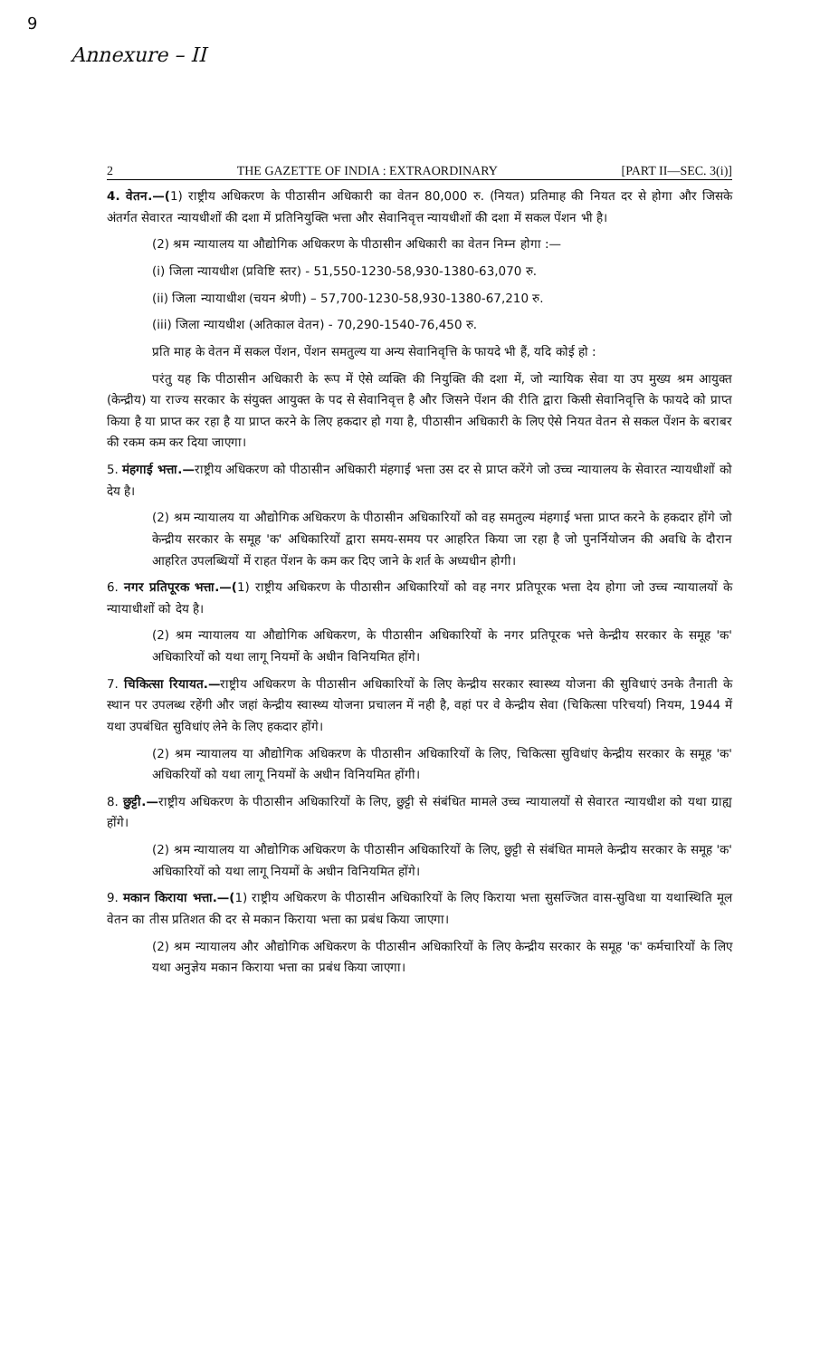9
Annexure – II
2 THE GAZETTE OF INDIA : EXTRAORDINARY [PART II—SEC. 3(i)]
4. वेतन.—(1) राष्ट्रीय अधिकरण के पीठासीन अधिकारी का वेतन 80,000 रु. (नियत) प्रतिमाह की नियत दर से होगा और जिसके अंतर्गत सेवारत न्यायधीशों की दशा में प्रतिनियुक्ति भत्ता और सेवानिवृत्त न्यायधीशों की दशा में सकल पेंशन भी है।
(2) श्रम न्यायालय या औद्योगिक अधिकरण के पीठासीन अधिकारी का वेतन निम्न होगा :—
(i) जिला न्यायधीश (प्रविष्टि स्तर) - 51,550-1230-58,930-1380-63,070 रु.
(ii) जिला न्यायाधीश (चयन श्रेणी) – 57,700-1230-58,930-1380-67,210 रु.
(iii) जिला न्यायधीश (अतिकाल वेतन) - 70,290-1540-76,450 रु.
प्रति माह के वेतन में सकल पेंशन, पेंशन समतुल्य या अन्य सेवानिवृत्ति के फायदे भी हैं, यदि कोई हो :
परंतु यह कि पीठासीन अधिकारी के रूप में ऐसे व्यक्ति की नियुक्ति की दशा में, जो न्यायिक सेवा या उप मुख्य श्रम आयुक्त (केन्द्रीय) या राज्य सरकार के संयुक्त आयुक्त के पद से सेवानिवृत्त है और जिसने पेंशन की रीति द्वारा किसी सेवानिवृत्ति के फायदे को प्राप्त किया है या प्राप्त कर रहा है या प्राप्त करने के लिए हकदार हो गया है, पीठासीन अधिकारी के लिए ऐसे नियत वेतन से सकल पेंशन के बराबर की रकम कम कर दिया जाएगा।
5. मंहगाई भत्ता.—राष्ट्रीय अधिकरण को पीठासीन अधिकारी मंहगाई भत्ता उस दर से प्राप्त करेंगे जो उच्च न्यायालय के सेवारत न्यायधीशों को देय है।
(2) श्रम न्यायालय या औद्योगिक अधिकरण के पीठासीन अधिकारियों को वह समतुल्य मंहगाई भत्ता प्राप्त करने के हकदार होंगे जो केन्द्रीय सरकार के समूह 'क' अधिकारियों द्वारा समय-समय पर आहरित किया जा रहा है जो पुनर्नियोजन की अवधि के दौरान आहरित उपलब्धियों में राहत पेंशन के कम कर दिए जाने के शर्त के अध्यधीन होगी।
6. नगर प्रतिपूरक भत्ता.—(1) राष्ट्रीय अधिकरण के पीठासीन अधिकारियों को वह नगर प्रतिपूरक भत्ता देय होगा जो उच्च न्यायालयों के न्यायाधीशों को देय है।
(2) श्रम न्यायालय या औद्योगिक अधिकरण, के पीठासीन अधिकारियों के नगर प्रतिपूरक भत्ते केन्द्रीय सरकार के समूह 'क' अधिकारियों को यथा लागू नियमों के अधीन विनियमित होंगे।
7. चिकित्सा रियायत.—राष्ट्रीय अधिकरण के पीठासीन अधिकारियों के लिए केन्द्रीय सरकार स्वास्थ्य योजना की सुविधाएं उनके तैनाती के स्थान पर उपलब्ध रहेंगी और जहां केन्द्रीय स्वास्थ्य योजना प्रचालन में नही है, वहां पर वे केन्द्रीय सेवा (चिकित्सा परिचर्या) नियम, 1944 में यथा उपबंधित सुविधांए लेने के लिए हकदार होंगे।
(2) श्रम न्यायालय या औद्योगिक अधिकरण के पीठासीन अधिकारियों के लिए, चिकित्सा सुविधांए केन्द्रीय सरकार के समूह 'क' अधिकरियों को यथा लागू नियमों के अधीन विनियमित होंगी।
8. छुट्टी.—राष्ट्रीय अधिकरण के पीठासीन अधिकारियों के लिए, छुट्टी से संबंधित मामले उच्च न्यायालयों से सेवारत न्यायधीश को यथा ग्राह्य होंगे।
(2) श्रम न्यायालय या औद्योगिक अधिकरण के पीठासीन अधिकारियों के लिए, छुट्टी से संबंधित मामले केन्द्रीय सरकार के समूह 'क' अधिकारियों को यथा लागू नियमों के अधीन विनियमित होंगे।
9. मकान किराया भत्ता.—(1) राष्ट्रीय अधिकरण के पीठासीन अधिकारियों के लिए किराया भत्ता सुसज्जित वास-सुविधा या यथास्थिति मूल वेतन का तीस प्रतिशत की दर से मकान किराया भत्ता का प्रबंध किया जाएगा।
(2) श्रम न्यायालय और औद्योगिक अधिकरण के पीठासीन अधिकारियों के लिए केन्द्रीय सरकार के समूह 'क' कर्मचारियों के लिए यथा अनुज्ञेय मकान किराया भत्ता का प्रबंध किया जाएगा।